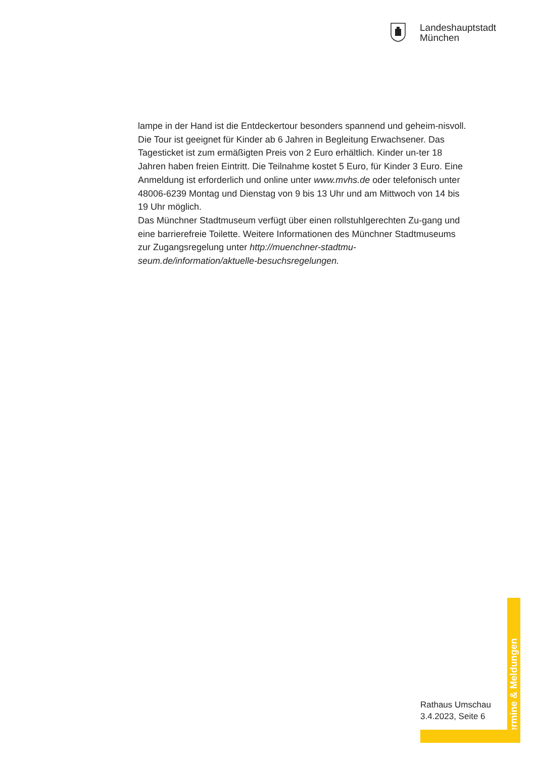Landeshauptstadt
München
lampe in der Hand ist die Entdeckertour besonders spannend und geheim-nisvoll.
Die Tour ist geeignet für Kinder ab 6 Jahren in Begleitung Erwachsener. Das Tagesticket ist zum ermäßigten Preis von 2 Euro erhältlich. Kinder un-ter 18 Jahren haben freien Eintritt. Die Teilnahme kostet 5 Euro, für Kinder 3 Euro. Eine Anmeldung ist erforderlich und online unter www.mvhs.de oder telefonisch unter 48006-6239 Montag und Dienstag von 9 bis 13 Uhr und am Mittwoch von 14 bis 19 Uhr möglich.
Das Münchner Stadtmuseum verfügt über einen rollstuhlgerechten Zu-gang und eine barrierefreie Toilette. Weitere Informationen des Münchner Stadtmuseums zur Zugangsregelung unter http://muenchner-stadtmu-seum.de/information/aktuelle-besuchsregelungen.
Rathaus Umschau
3.4.2023, Seite 6
Termine & Meldungen